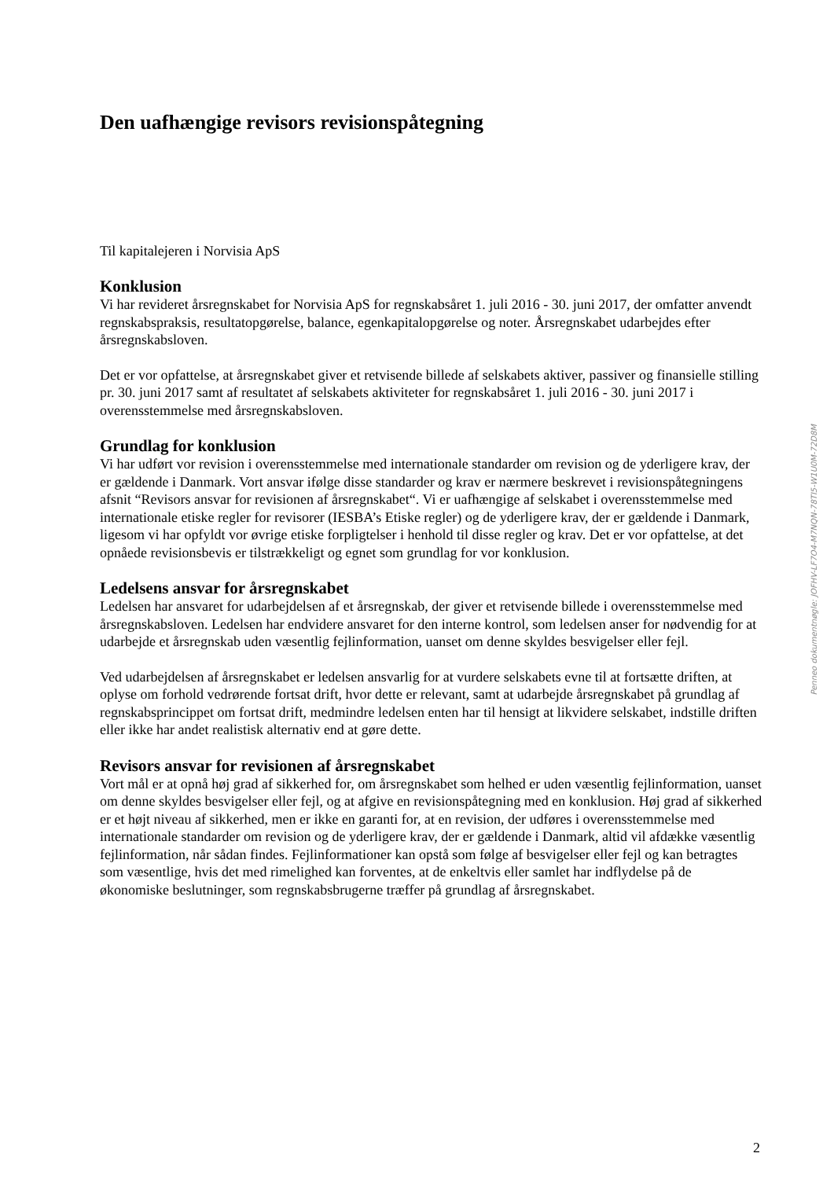Den uafhængige revisors revisionspåtegning
Til kapitalejeren i Norvisia ApS
Konklusion
Vi har revideret årsregnskabet for Norvisia ApS for regnskabsåret 1. juli 2016 - 30. juni 2017, der omfatter anvendt regnskabspraksis, resultatopgørelse, balance, egenkapitalopgørelse og noter. Årsregnskabet udarbejdes efter årsregnskabsloven.
Det er vor opfattelse, at årsregnskabet giver et retvisende billede af selskabets aktiver, passiver og finansielle stilling pr. 30. juni 2017 samt af resultatet af selskabets aktiviteter for regnskabsåret 1. juli 2016 - 30. juni 2017 i overensstemmelse med årsregnskabsloven.
Grundlag for konklusion
Vi har udført vor revision i overensstemmelse med internationale standarder om revision og de yderligere krav, der er gældende i Danmark. Vort ansvar ifølge disse standarder og krav er nærmere beskrevet i revisionspåtegningens afsnit “Revisors ansvar for revisionen af årsregnskabet“. Vi er uafhængige af selskabet i overensstemmelse med internationale etiske regler for revisorer (IESBA’s Etiske regler) og de yderligere krav, der er gældende i Danmark, ligesom vi har opfyldt vor øvrige etiske forpligtelser i henhold til disse regler og krav. Det er vor opfattelse, at det opnåede revisionsbevis er tilstrækkeligt og egnet som grundlag for vor konklusion.
Ledelsens ansvar for årsregnskabet
Ledelsen har ansvaret for udarbejdelsen af et årsregnskab, der giver et retvisende billede i overensstemmelse med årsregnskabsloven. Ledelsen har endvidere ansvaret for den interne kontrol, som ledelsen anser for nødvendig for at udarbejde et årsregnskab uden væsentlig fejlinformation, uanset om denne skyldes besvigelser eller fejl.
Ved udarbejdelsen af årsregnskabet er ledelsen ansvarlig for at vurdere selskabets evne til at fortsætte driften, at oplyse om forhold vedrørende fortsat drift, hvor dette er relevant, samt at udarbejde årsregnskabet på grundlag af regnskabsprincippet om fortsat drift, medmindre ledelsen enten har til hensigt at likvidere selskabet, indstille driften eller ikke har andet realistisk alternativ end at gøre dette.
Revisors ansvar for revisionen af årsregnskabet
Vort mål er at opnå høj grad af sikkerhed for, om årsregnskabet som helhed er uden væsentlig fejlinformation, uanset om denne skyldes besvigelser eller fejl, og at afgive en revisionspåtegning med en konklusion. Høj grad af sikkerhed er et højt niveau af sikkerhed, men er ikke en garanti for, at en revision, der udføres i overensstemmelse med internationale standarder om revision og de yderligere krav, der er gældende i Danmark, altid vil afdække væsentlig fejlinformation, når sådan findes. Fejlinformationer kan opstå som følge af besvigelser eller fejl og kan betragtes som væsentlige, hvis det med rimelighed kan forventes, at de enkeltvis eller samlet har indflydelse på de økonomiske beslutninger, som regnskabsbrugerne træffer på grundlag af årsregnskabet.
Penneo dokumentnøgle: JOFHV-LF7O4-M7NQN-78TI5-W1U0M-72D8M
2